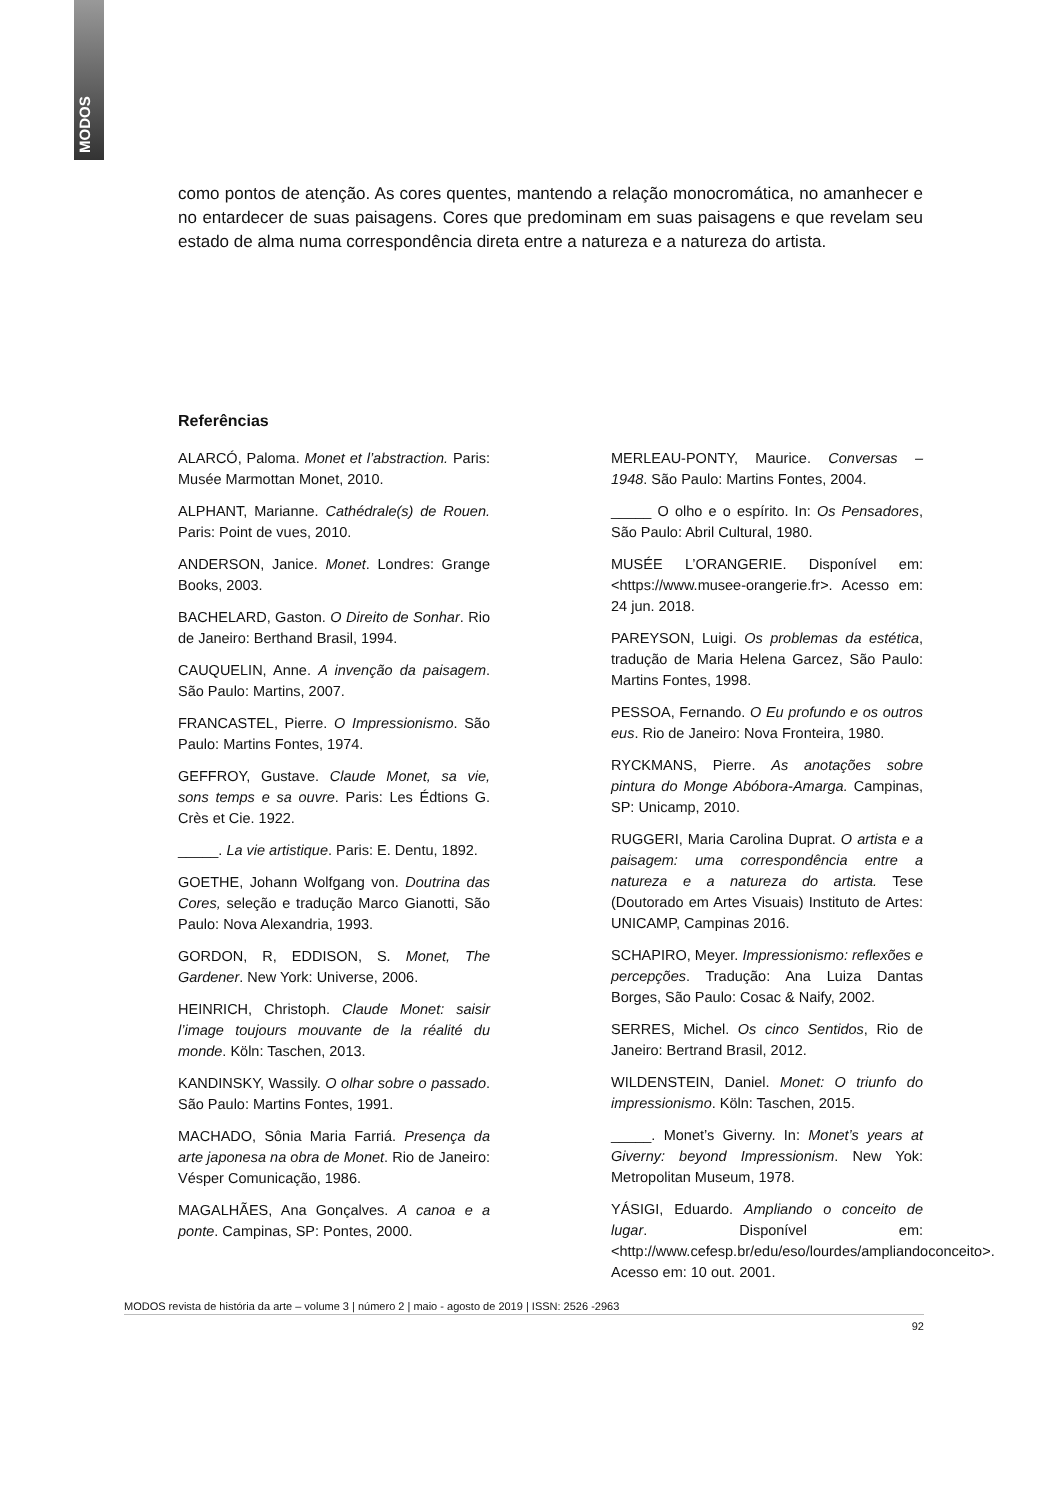MODOS
como pontos de atenção. As cores quentes, mantendo a relação monocromática, no amanhecer e no entardecer de suas paisagens. Cores que predominam em suas paisagens e que revelam seu estado de alma numa correspondência direta entre a natureza e a natureza do artista.
Referências
ALARCÓ, Paloma. Monet et l’abstraction. Paris: Musée Marmottan Monet, 2010.
ALPHANT, Marianne. Cathédrale(s) de Rouen. Paris: Point de vues, 2010.
ANDERSON, Janice. Monet. Londres: Grange Books, 2003.
BACHELARD, Gaston. O Direito de Sonhar. Rio de Janeiro: Berthand Brasil, 1994.
CAUQUELIN, Anne. A invenção da paisagem. São Paulo: Martins, 2007.
FRANCASTEL, Pierre. O Impressionismo. São Paulo: Martins Fontes, 1974.
GEFFROY, Gustave. Claude Monet, sa vie, sons temps e sa ouvre. Paris: Les Édtions G. Crès et Cie. 1922.
_____. La vie artistique. Paris: E. Dentu, 1892.
GOETHE, Johann Wolfgang von. Doutrina das Cores, seleção e tradução Marco Gianotti, São Paulo: Nova Alexandria, 1993.
GORDON, R, EDDISON, S. Monet, The Gardener. New York: Universe, 2006.
HEINRICH, Christoph. Claude Monet: saisir l’image toujours mouvante de la réalité du monde. Köln: Taschen, 2013.
KANDINSKY, Wassily. O olhar sobre o passado. São Paulo: Martins Fontes, 1991.
MACHADO, Sônia Maria Farriá. Presença da arte japonesa na obra de Monet. Rio de Janeiro: Vésper Comunicação, 1986.
MAGALHÃES, Ana Gonçalves. A canoa e a ponte. Campinas, SP: Pontes, 2000.
MERLEAU-PONTY, Maurice. Conversas – 1948. São Paulo: Martins Fontes, 2004.
_____ O olho e o espírito. In: Os Pensadores, São Paulo: Abril Cultural, 1980.
MUSÉE L’ORANGERIE. Disponível em: <https://www.musee-orangerie.fr>. Acesso em: 24 jun. 2018.
PAREYSON, Luigi. Os problemas da estética, tradução de Maria Helena Garcez, São Paulo: Martins Fontes, 1998.
PESSOA, Fernando. O Eu profundo e os outros eus. Rio de Janeiro: Nova Fronteira, 1980.
RYCKMANS, Pierre. As anotações sobre pintura do Monge Abóbora-Amarga. Campinas, SP: Unicamp, 2010.
RUGGERI, Maria Carolina Duprat. O artista e a paisagem: uma correspondência entre a natureza e a natureza do artista. Tese (Doutorado em Artes Visuais) Instituto de Artes: UNICAMP, Campinas 2016.
SCHAPIRO, Meyer. Impressionismo: reflexões e percepções. Tradução: Ana Luiza Dantas Borges, São Paulo: Cosac & Naify, 2002.
SERRES, Michel. Os cinco Sentidos, Rio de Janeiro: Bertrand Brasil, 2012.
WILDENSTEIN, Daniel. Monet: O triunfo do impressionismo. Köln: Taschen, 2015.
_____. Monet’s Giverny. In: Monet’s years at Giverny: beyond Impressionism. New Yok: Metropolitan Museum, 1978.
YÁSIGI, Eduardo. Ampliando o conceito de lugar. Disponível em: <http://www.cefesp.br/edu/eso/lourdes/ampliandoconceito>. Acesso em: 10 out. 2001.
MODOS revista de história da arte – volume 3 | número 2 | maio - agosto de 2019 | ISSN: 2526 -2963
92